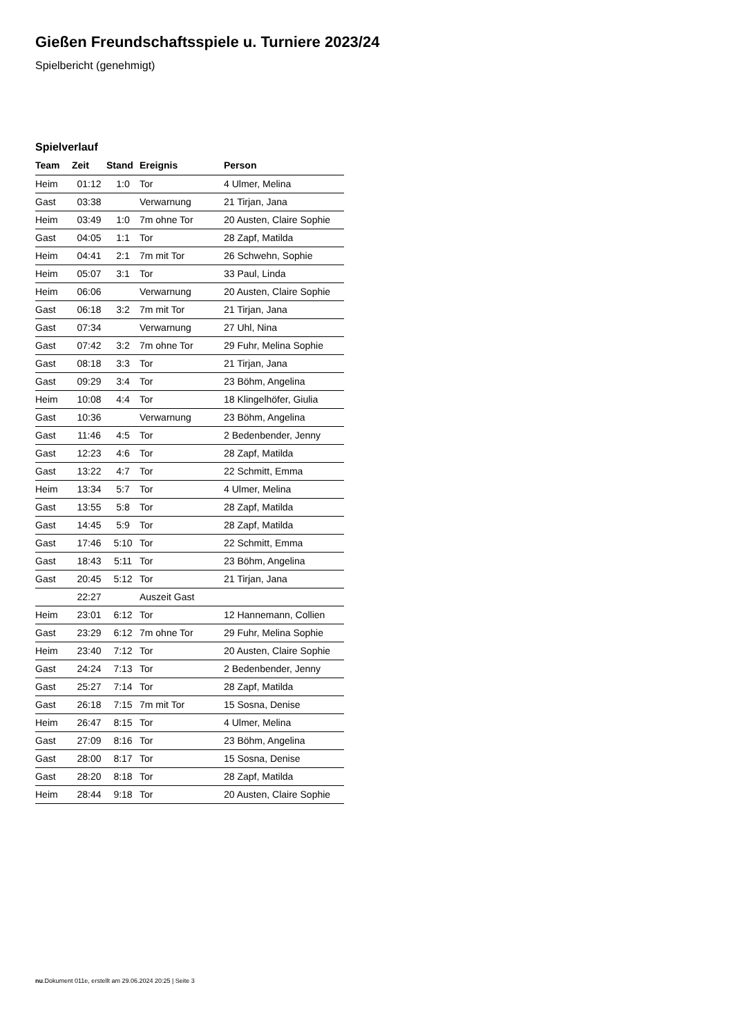Gießen Freundschaftsspiele u. Turniere 2023/24
Spielbericht (genehmigt)
Spielverlauf
| Team | Zeit | Stand | Ereignis | Person |
| --- | --- | --- | --- | --- |
| Heim | 01:12 | 1:0 | Tor | 4 Ulmer, Melina |
| Gast | 03:38 | | Verwarnung | 21 Tirjan, Jana |
| Heim | 03:49 | 1:0 | 7m ohne Tor | 20 Austen, Claire Sophie |
| Gast | 04:05 | 1:1 | Tor | 28 Zapf, Matilda |
| Heim | 04:41 | 2:1 | 7m mit Tor | 26 Schwehn, Sophie |
| Heim | 05:07 | 3:1 | Tor | 33 Paul, Linda |
| Heim | 06:06 | | Verwarnung | 20 Austen, Claire Sophie |
| Gast | 06:18 | 3:2 | 7m mit Tor | 21 Tirjan, Jana |
| Gast | 07:34 | | Verwarnung | 27 Uhl, Nina |
| Gast | 07:42 | 3:2 | 7m ohne Tor | 29 Fuhr, Melina Sophie |
| Gast | 08:18 | 3:3 | Tor | 21 Tirjan, Jana |
| Gast | 09:29 | 3:4 | Tor | 23 Böhm, Angelina |
| Heim | 10:08 | 4:4 | Tor | 18 Klingelhöfer, Giulia |
| Gast | 10:36 | | Verwarnung | 23 Böhm, Angelina |
| Gast | 11:46 | 4:5 | Tor | 2 Bedenbender, Jenny |
| Gast | 12:23 | 4:6 | Tor | 28 Zapf, Matilda |
| Gast | 13:22 | 4:7 | Tor | 22 Schmitt, Emma |
| Heim | 13:34 | 5:7 | Tor | 4 Ulmer, Melina |
| Gast | 13:55 | 5:8 | Tor | 28 Zapf, Matilda |
| Gast | 14:45 | 5:9 | Tor | 28 Zapf, Matilda |
| Gast | 17:46 | 5:10 | Tor | 22 Schmitt, Emma |
| Gast | 18:43 | 5:11 | Tor | 23 Böhm, Angelina |
| Gast | 20:45 | 5:12 | Tor | 21 Tirjan, Jana |
| | 22:27 | | Auszeit Gast | |
| Heim | 23:01 | 6:12 | Tor | 12 Hannemann, Collien |
| Gast | 23:29 | 6:12 | 7m ohne Tor | 29 Fuhr, Melina Sophie |
| Heim | 23:40 | 7:12 | Tor | 20 Austen, Claire Sophie |
| Gast | 24:24 | 7:13 | Tor | 2 Bedenbender, Jenny |
| Gast | 25:27 | 7:14 | Tor | 28 Zapf, Matilda |
| Gast | 26:18 | 7:15 | 7m mit Tor | 15 Sosna, Denise |
| Heim | 26:47 | 8:15 | Tor | 4 Ulmer, Melina |
| Gast | 27:09 | 8:16 | Tor | 23 Böhm, Angelina |
| Gast | 28:00 | 8:17 | Tor | 15 Sosna, Denise |
| Gast | 28:20 | 8:18 | Tor | 28 Zapf, Matilda |
| Heim | 28:44 | 9:18 | Tor | 20 Austen, Claire Sophie |
nu.Dokument 011e, erstellt am 29.06.2024 20:25 | Seite 3